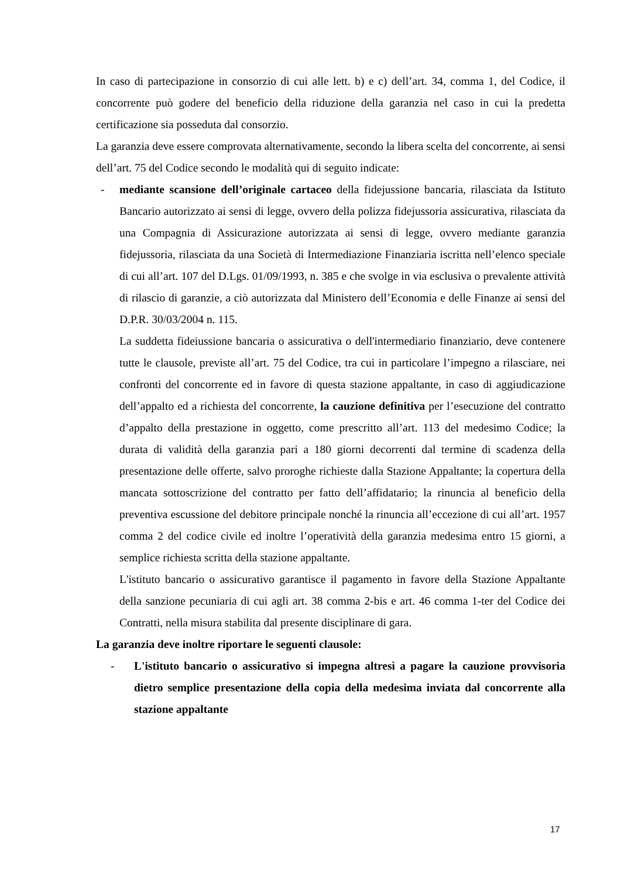In caso di partecipazione in consorzio di cui alle lett. b) e c) dell’art. 34, comma 1, del Codice, il concorrente può godere del beneficio della riduzione della garanzia nel caso in cui la predetta certificazione sia posseduta dal consorzio.
La garanzia deve essere comprovata alternativamente, secondo la libera scelta del concorrente, ai sensi dell’art. 75 del Codice secondo le modalità qui di seguito indicate:
- mediante scansione dell’originale cartaceo della fidejussione bancaria, rilasciata da Istituto Bancario autorizzato ai sensi di legge, ovvero della polizza fidejussoria assicurativa, rilasciata da una Compagnia di Assicurazione autorizzata ai sensi di legge, ovvero mediante garanzia fidejussoria, rilasciata da una Società di Intermediazione Finanziaria iscritta nell’elenco speciale di cui all’art. 107 del D.Lgs. 01/09/1993, n. 385 e che svolge in via esclusiva o prevalente attività di rilascio di garanzie, a ciò autorizzata dal Ministero dell’Economia e delle Finanze ai sensi del D.P.R. 30/03/2004 n. 115.
La suddetta fideiussione bancaria o assicurativa o dell'intermediario finanziario, deve contenere tutte le clausole, previste all’art. 75 del Codice, tra cui in particolare l’impegno a rilasciare, nei confronti del concorrente ed in favore di questa stazione appaltante, in caso di aggiudicazione dell’appalto ed a richiesta del concorrente, la cauzione definitiva per l’esecuzione del contratto d’appalto della prestazione in oggetto, come prescritto all’art. 113 del medesimo Codice; la durata di validità della garanzia pari a 180 giorni decorrenti dal termine di scadenza della presentazione delle offerte, salvo proroghe richieste dalla Stazione Appaltante; la copertura della mancata sottoscrizione del contratto per fatto dell’affidatario; la rinuncia al beneficio della preventiva escussione del debitore principale nonché la rinuncia all’eccezione di cui all’art. 1957 comma 2 del codice civile ed inoltre l’operatività della garanzia medesima entro 15 giorni, a semplice richiesta scritta della stazione appaltante.
L'istituto bancario o assicurativo garantisce il pagamento in favore della Stazione Appaltante della sanzione pecuniaria di cui agli art. 38 comma 2-bis e art. 46 comma 1-ter del Codice dei Contratti, nella misura stabilita dal presente disciplinare di gara.
La garanzia deve inoltre riportare le seguenti clausole:
- L'istituto bancario o assicurativo si impegna altresì a pagare la cauzione provvisoria dietro semplice presentazione della copia della medesima inviata dal concorrente alla stazione appaltante
17